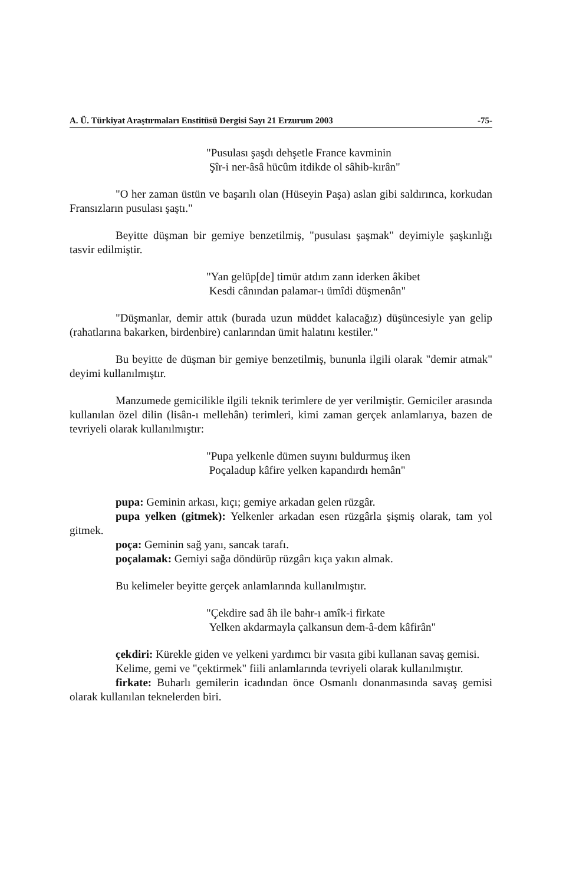A. Ü. Türkiyat Araştırmaları Enstitüsü Dergisi Sayı 21 Erzurum 2003 -75-
"Pusulası şaşdı dehşetle France kavminin
Şîr-i ner-âsâ hücûm itdikde ol sâhib-kırân"
"O her zaman üstün ve başarılı olan (Hüseyin Paşa) aslan gibi saldırınca, korkudan Fransızların pusulası şaştı."
Beyitte düşman bir gemiye benzetilmiş, "pusulası şaşmak" deyimiyle şaşkınlığı tasvir edilmiştir.
"Yan gelüp[de] timür atdım zann iderken âkibet
Kesdi cânından palamar-ı ümîdi düşmenân"
"Düşmanlar, demir attık (burada uzun müddet kalacağız) düşüncesiyle yan gelip (rahatlarına bakarken, birdenbire) canlarından ümit halatını kestiler."
Bu beyitte de düşman bir gemiye benzetilmiş, bununla ilgili olarak "demir atmak" deyimi kullanılmıştır.
Manzumede gemicilikle ilgili teknik terimlere de yer verilmiştir. Gemiciler arasında kullanılan özel dilin (lisân-ı mellehân) terimleri, kimi zaman gerçek anlamlarıya, bazen de tevriyeli olarak kullanılmıştır:
"Pupa yelkenle dümen suyını buldurmuş iken
Poçaladup kâfire yelken kapandırdı hemân"
pupa: Geminin arkası, kıçı; gemiye arkadan gelen rüzgâr.
pupa yelken (gitmek): Yelkenler arkadan esen rüzgârla şişmiş olarak, tam yol gitmek.
poça: Geminin sağ yanı, sancak tarafı.
poçalamak: Gemiyi sağa döndürüp rüzgârı kıça yakın almak.
Bu kelimeler beyitte gerçek anlamlarında kullanılmıştır.
"Çekdire sad âh ile bahr-ı amîk-i firkate
Yelken akdarmayla çalkansun dem-â-dem kâfirân"
çekdiri: Kürekle giden ve yelkeni yardımcı bir vasıta gibi kullanan savaş gemisi.
Kelime, gemi ve "çektirmek" fiili anlamlarında tevriyeli olarak kullanılmıştır.
firkate: Buharlı gemilerin icadından önce Osmanlı donanmasında savaş gemisi olarak kullanılan teknelerden biri.